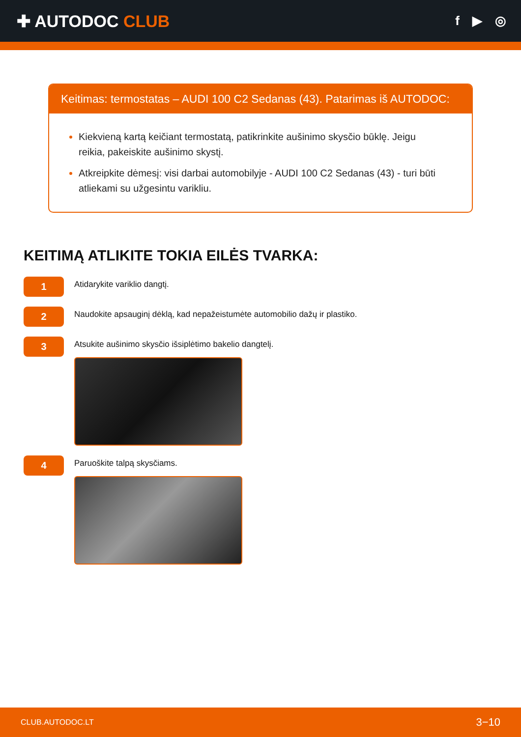✚ AUTODOC CLUB
f ▶ ◎
Keitimas: termostatas – AUDI 100 C2 Sedanas (43). Patarimas iš AUTODOC:
Kiekvieną kartą keičiant termostatą, patikrinkite aušinimo skysčio būklę. Jeigu reikia, pakeiskite aušinimo skystį.
Atkreipkite dėmesį: visi darbai automobilyje - AUDI 100 C2 Sedanas (43) - turi būti atliekami su užgesintu varikliu.
KEITIMĄ ATLIKITE TOKIA EILĖS TVARKA:
1
Atidarykite variklio dangtį.
2
Naudokite apsauginį dėklą, kad nepažeistumėte automobilio dažų ir plastiko.
3
Atsukite aušinimo skysčio išsiplėtimo bakelio dangtelį.
4
Paruoškite talpą skysčiams.
CLUB.AUTODOC.LT 3−10